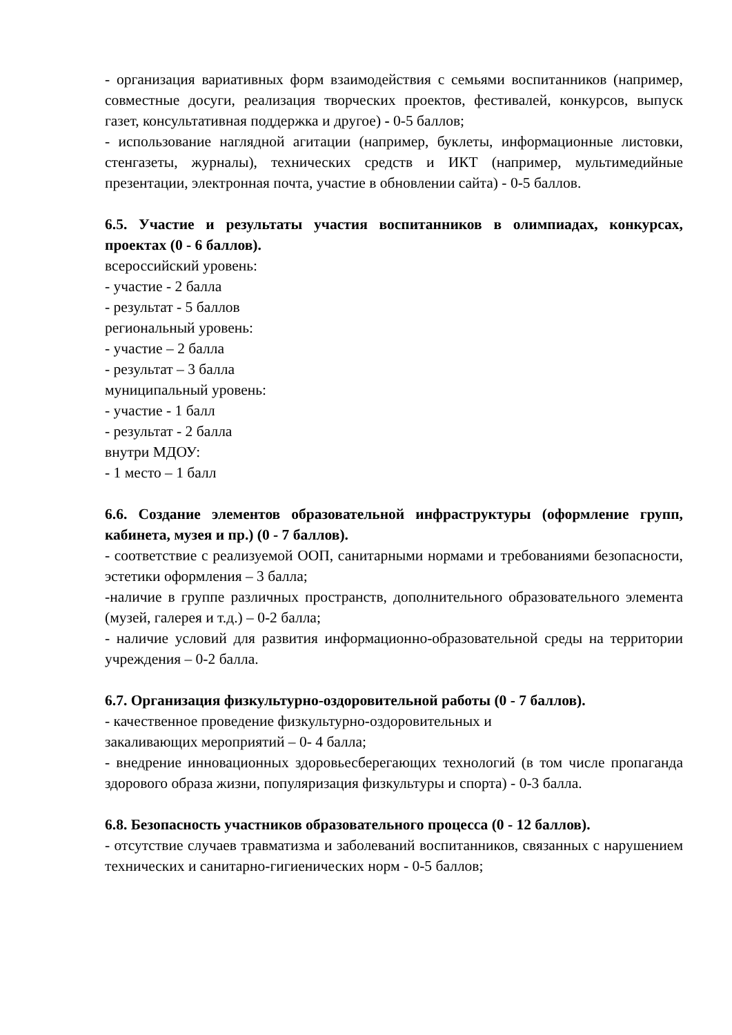- организация вариативных форм взаимодействия с семьями воспитанников (например, совместные досуги, реализация творческих проектов, фестивалей, конкурсов, выпуск газет, консультативная поддержка и другое) - 0-5 баллов;
- использование наглядной агитации (например, буклеты, информационные листовки, стенгазеты, журналы), технических средств и ИКТ (например, мультимедийные презентации, электронная почта, участие в обновлении сайта) - 0-5 баллов.
6.5. Участие и результаты участия воспитанников в олимпиадах, конкурсах, проектах (0 - 6 баллов).
всероссийский уровень:
- участие - 2 балла
- результат - 5 баллов
региональный уровень:
- участие – 2 балла
- результат – 3 балла
муниципальный уровень:
- участие - 1 балл
- результат - 2 балла
внутри МДОУ:
- 1 место – 1 балл
6.6. Создание элементов образовательной инфраструктуры (оформление групп, кабинета, музея и пр.) (0 - 7 баллов).
- соответствие с реализуемой ООП, санитарными нормами и требованиями безопасности, эстетики оформления – 3 балла;
-наличие в группе различных пространств, дополнительного образовательного элемента (музей, галерея и т.д.) – 0-2 балла;
- наличие условий для развития информационно-образовательной среды на территории учреждения – 0-2 балла.
6.7. Организация физкультурно-оздоровительной работы (0 - 7 баллов).
- качественное проведение физкультурно-оздоровительных и
закаливающих мероприятий – 0- 4 балла;
- внедрение инновационных здоровьесберегающих технологий (в том числе пропаганда здорового образа жизни, популяризация физкультуры и спорта) - 0-3 балла.
6.8. Безопасность участников образовательного процесса (0 - 12 баллов).
- отсутствие случаев травматизма и заболеваний воспитанников, связанных с нарушением технических и санитарно-гигиенических норм - 0-5 баллов;